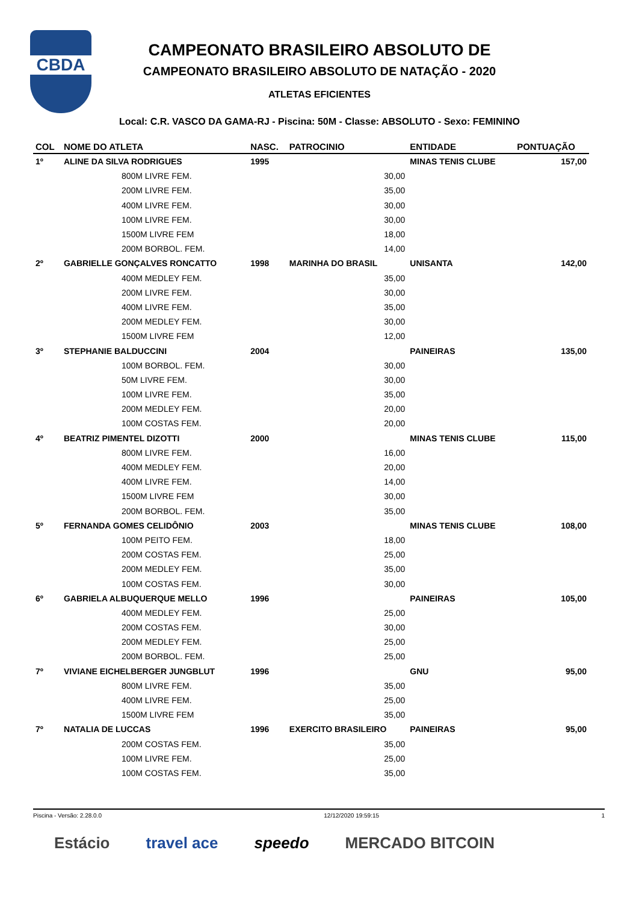CBDA
CAMPEONATO BRASILEIRO ABSOLUTO DE
CAMPEONATO BRASILEIRO ABSOLUTO DE NATAÇÃO - 2020
ATLETAS EFICIENTES
Local: C.R. VASCO DA GAMA-RJ - Piscina: 50M - Classe: ABSOLUTO - Sexo: FEMININO
| COL | NOME DO ATLETA | NASC. | PATROCINIO | ENTIDADE | PONTUAÇÃO |
| --- | --- | --- | --- | --- | --- |
| 1º | ALINE DA SILVA RODRIGUES | 1995 | | MINAS TENIS CLUBE | 157,00 |
| | 800M LIVRE FEM. | | 30,00 | | |
| | 200M LIVRE FEM. | | 35,00 | | |
| | 400M LIVRE FEM. | | 30,00 | | |
| | 100M LIVRE FEM. | | 30,00 | | |
| | 1500M LIVRE FEM | | 18,00 | | |
| | 200M BORBOL. FEM. | | 14,00 | | |
| 2º | GABRIELLE GONÇALVES RONCATTO | 1998 | MARINHA DO BRASIL | UNISANTA | 142,00 |
| | 400M MEDLEY FEM. | | 35,00 | | |
| | 200M LIVRE FEM. | | 30,00 | | |
| | 400M LIVRE FEM. | | 35,00 | | |
| | 200M MEDLEY FEM. | | 30,00 | | |
| | 1500M LIVRE FEM | | 12,00 | | |
| 3º | STEPHANIE BALDUCCINI | 2004 | | PAINEIRAS | 135,00 |
| | 100M BORBOL. FEM. | | 30,00 | | |
| | 50M LIVRE FEM. | | 30,00 | | |
| | 100M LIVRE FEM. | | 35,00 | | |
| | 200M MEDLEY FEM. | | 20,00 | | |
| | 100M COSTAS FEM. | | 20,00 | | |
| 4º | BEATRIZ PIMENTEL DIZOTTI | 2000 | | MINAS TENIS CLUBE | 115,00 |
| | 800M LIVRE FEM. | | 16,00 | | |
| | 400M MEDLEY FEM. | | 20,00 | | |
| | 400M LIVRE FEM. | | 14,00 | | |
| | 1500M LIVRE FEM | | 30,00 | | |
| | 200M BORBOL. FEM. | | 35,00 | | |
| 5º | FERNANDA GOMES CELIDÔNIO | 2003 | | MINAS TENIS CLUBE | 108,00 |
| | 100M PEITO FEM. | | 18,00 | | |
| | 200M COSTAS FEM. | | 25,00 | | |
| | 200M MEDLEY FEM. | | 35,00 | | |
| | 100M COSTAS FEM. | | 30,00 | | |
| 6º | GABRIELA ALBUQUERQUE MELLO | 1996 | | PAINEIRAS | 105,00 |
| | 400M MEDLEY FEM. | | 25,00 | | |
| | 200M COSTAS FEM. | | 30,00 | | |
| | 200M MEDLEY FEM. | | 25,00 | | |
| | 200M BORBOL. FEM. | | 25,00 | | |
| 7º | VIVIANE EICHELBERGER JUNGBLUT | 1996 | | GNU | 95,00 |
| | 800M LIVRE FEM. | | 35,00 | | |
| | 400M LIVRE FEM. | | 25,00 | | |
| | 1500M LIVRE FEM | | 35,00 | | |
| 7º | NATALIA DE LUCCAS | 1996 | EXERCITO BRASILEIRO | PAINEIRAS | 95,00 |
| | 200M COSTAS FEM. | | 35,00 | | |
| | 100M LIVRE FEM. | | 25,00 | | |
| | 100M COSTAS FEM. | | 35,00 | | |
Piscina - Versão: 2.28.0.0 12/12/2020 19:59:15 1
Estácio travel ace speedo MERCADO BITCOIN